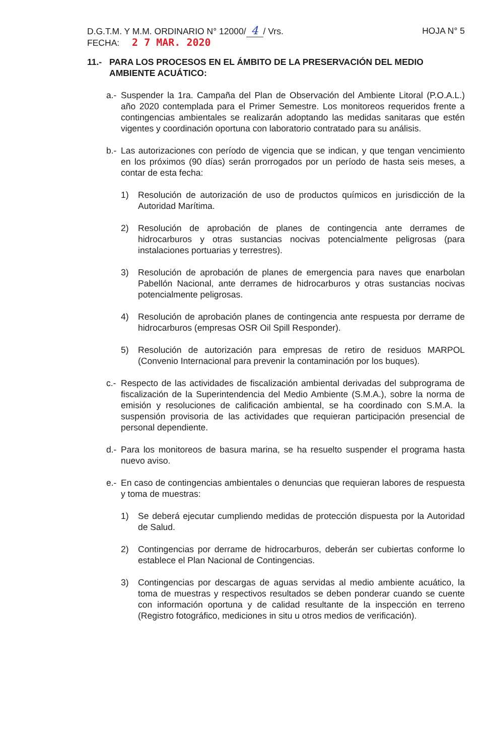D.G.T.M. Y M.M. ORDINARIO N° 12000/ 4 / Vrs.
HOJA N° 5
FECHA: 2 7 MAR. 2020
11.- PARA LOS PROCESOS EN EL ÁMBITO DE LA PRESERVACIÓN DEL MEDIO AMBIENTE ACUÁTICO:
a.- Suspender la 1ra. Campaña del Plan de Observación del Ambiente Litoral (P.O.A.L.) año 2020 contemplada para el Primer Semestre. Los monitoreos requeridos frente a contingencias ambientales se realizarán adoptando las medidas sanitaras que estén vigentes y coordinación oportuna con laboratorio contratado para su análisis.
b.- Las autorizaciones con período de vigencia que se indican, y que tengan vencimiento en los próximos (90 días) serán prorrogados por un período de hasta seis meses, a contar de esta fecha:
1) Resolución de autorización de uso de productos químicos en jurisdicción de la Autoridad Marítima.
2) Resolución de aprobación de planes de contingencia ante derrames de hidrocarburos y otras sustancias nocivas potencialmente peligrosas (para instalaciones portuarias y terrestres).
3) Resolución de aprobación de planes de emergencia para naves que enarbolan Pabellón Nacional, ante derrames de hidrocarburos y otras sustancias nocivas potencialmente peligrosas.
4) Resolución de aprobación planes de contingencia ante respuesta por derrame de hidrocarburos (empresas OSR Oil Spill Responder).
5) Resolución de autorización para empresas de retiro de residuos MARPOL (Convenio Internacional para prevenir la contaminación por los buques).
c.- Respecto de las actividades de fiscalización ambiental derivadas del subprograma de fiscalización de la Superintendencia del Medio Ambiente (S.M.A.), sobre la norma de emisión y resoluciones de calificación ambiental, se ha coordinado con S.M.A. la suspensión provisoria de las actividades que requieran participación presencial de personal dependiente.
d.- Para los monitoreos de basura marina, se ha resuelto suspender el programa hasta nuevo aviso.
e.- En caso de contingencias ambientales o denuncias que requieran labores de respuesta y toma de muestras:
1) Se deberá ejecutar cumpliendo medidas de protección dispuesta por la Autoridad de Salud.
2) Contingencias por derrame de hidrocarburos, deberán ser cubiertas conforme lo establece el Plan Nacional de Contingencias.
3) Contingencias por descargas de aguas servidas al medio ambiente acuático, la toma de muestras y respectivos resultados se deben ponderar cuando se cuente con información oportuna y de calidad resultante de la inspección en terreno (Registro fotográfico, mediciones in situ u otros medios de verificación).